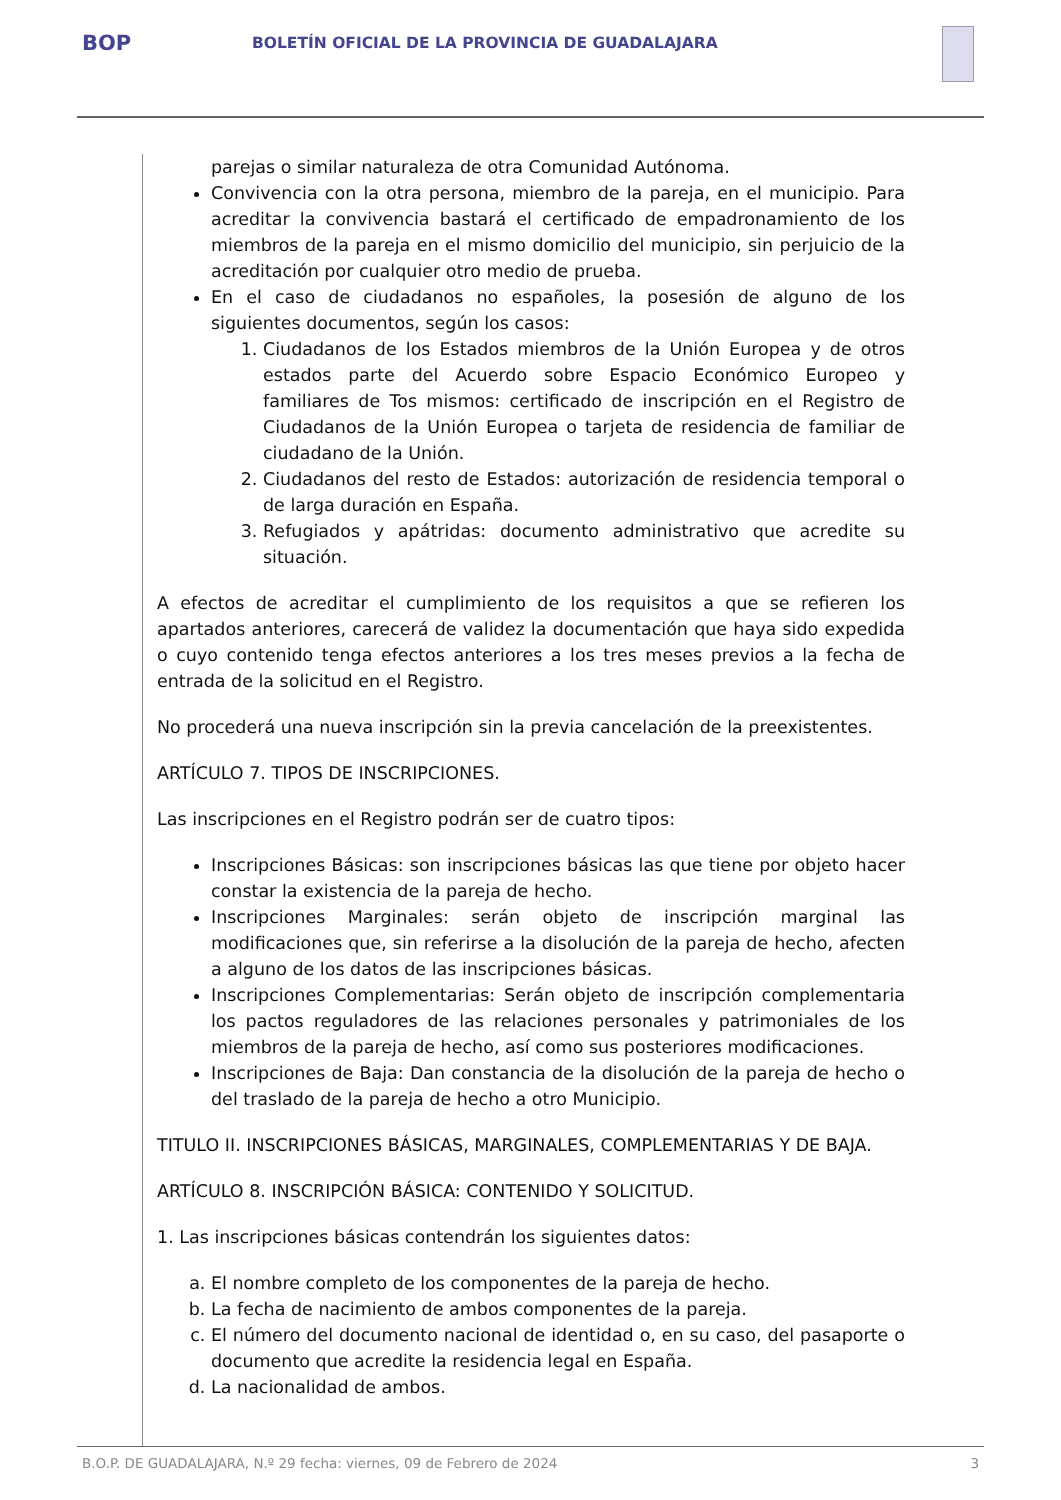BOP
BOLETÍN OFICIAL DE LA PROVINCIA DE GUADALAJARA
parejas o similar naturaleza de otra Comunidad Autónoma.
Convivencia con la otra persona, miembro de la pareja, en el municipio. Para acreditar la convivencia bastará el certificado de empadronamiento de los miembros de la pareja en el mismo domicilio del municipio, sin perjuicio de la acreditación por cualquier otro medio de prueba.
En el caso de ciudadanos no españoles, la posesión de alguno de los siguientes documentos, según los casos:
1. Ciudadanos de los Estados miembros de la Unión Europea y de otros estados parte del Acuerdo sobre Espacio Económico Europeo y familiares de Tos mismos: certificado de inscripción en el Registro de Ciudadanos de la Unión Europea o tarjeta de residencia de familiar de ciudadano de la Unión.
2. Ciudadanos del resto de Estados: autorización de residencia temporal o de larga duración en España.
3. Refugiados y apátridas: documento administrativo que acredite su situación.
A efectos de acreditar el cumplimiento de los requisitos a que se refieren los apartados anteriores, carecerá de validez la documentación que haya sido expedida o cuyo contenido tenga efectos anteriores a los tres meses previos a la fecha de entrada de la solicitud en el Registro.
No procederá una nueva inscripción sin la previa cancelación de la preexistentes.
ARTÍCULO 7. TIPOS DE INSCRIPCIONES.
Las inscripciones en el Registro podrán ser de cuatro tipos:
Inscripciones Básicas: son inscripciones básicas las que tiene por objeto hacer constar la existencia de la pareja de hecho.
Inscripciones Marginales: serán objeto de inscripción marginal las modificaciones que, sin referirse a la disolución de la pareja de hecho, afecten a alguno de los datos de las inscripciones básicas.
Inscripciones Complementarias: Serán objeto de inscripción complementaria los pactos reguladores de las relaciones personales y patrimoniales de los miembros de la pareja de hecho, así como sus posteriores modificaciones.
Inscripciones de Baja: Dan constancia de la disolución de la pareja de hecho o del traslado de la pareja de hecho a otro Municipio.
TITULO II. INSCRIPCIONES BÁSICAS, MARGINALES, COMPLEMENTARIAS Y DE BAJA.
ARTÍCULO 8. INSCRIPCIÓN BÁSICA: CONTENIDO Y SOLICITUD.
1. Las inscripciones básicas contendrán los siguientes datos:
a. El nombre completo de los componentes de la pareja de hecho.
b. La fecha de nacimiento de ambos componentes de la pareja.
c. El número del documento nacional de identidad o, en su caso, del pasaporte o documento que acredite la residencia legal en España.
d. La nacionalidad de ambos.
B.O.P. DE GUADALAJARA, N.º 29 fecha: viernes, 09 de Febrero de 2024 3